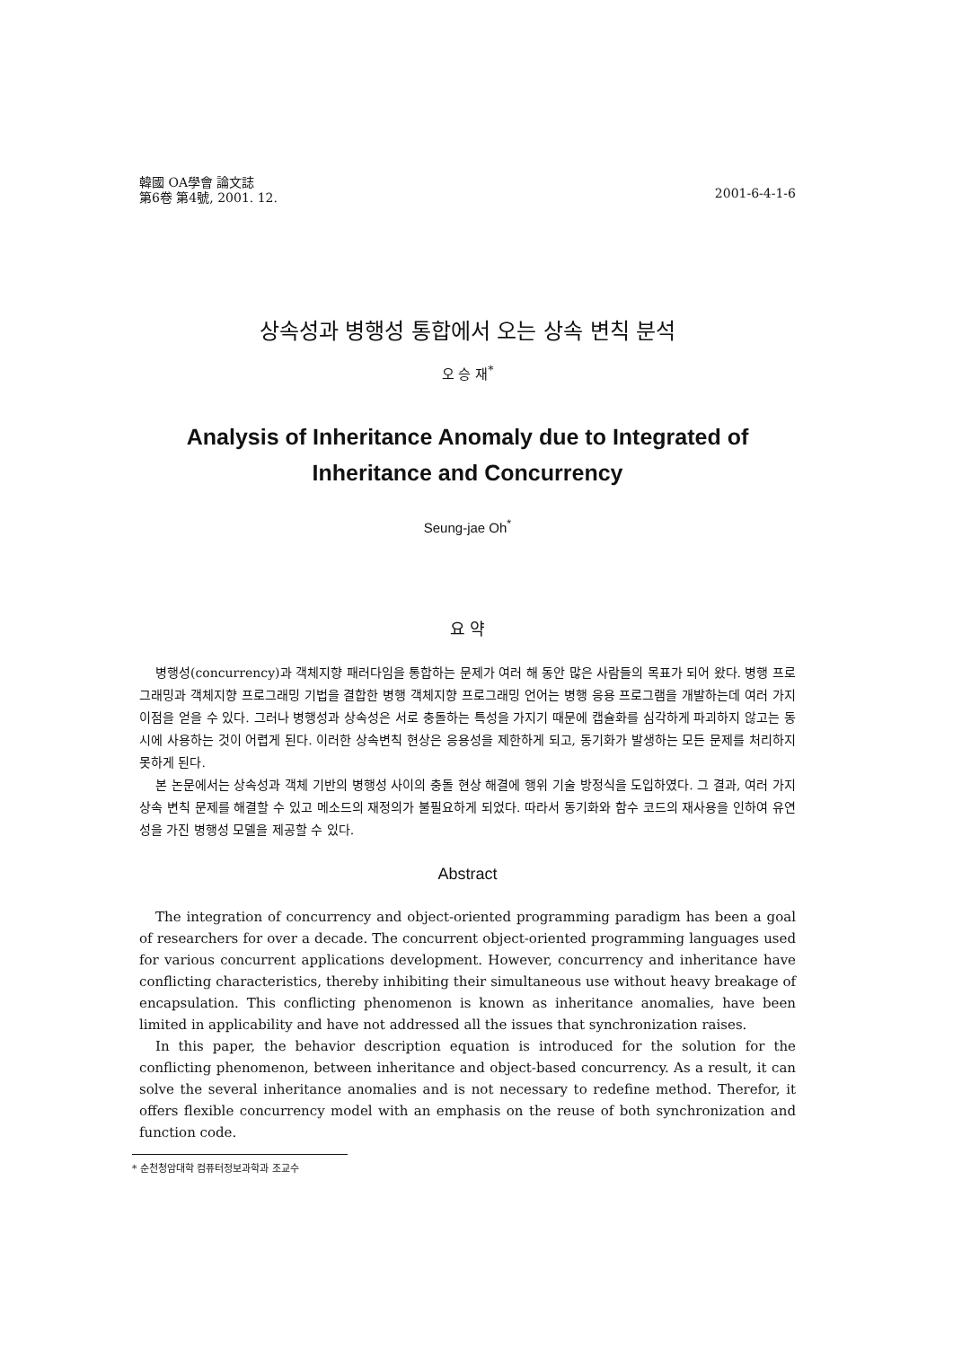韓國 OA學會 論文誌
第6卷 第4號, 2001. 12.
2001-6-4-1-6
상속성과 병행성 통합에서 오는 상속 변칙 분석
오 승 재<sup>*</sup>
Analysis of Inheritance Anomaly due to Integrated of
Inheritance and Concurrency
Seung-jae Oh<sup>*</sup>
요 약
병행성(concurrency)과 객체지향 패러다임을 통합하는 문제가 여러 해 동안 많은 사람들의 목표가 되어 왔다. 병행 프로그래밍과 객체지향 프로그래밍 기법을 결합한 병행 객체지향 프로그래밍 언어는 병행 응용 프로그램을 개발하는데 여러 가지 이점을 얻을 수 있다. 그러나 병행성과 상속성은 서로 충돌하는 특성을 가지기 때문에 캡슐화를 심각하게 파괴하지 않고는 동시에 사용하는 것이 어렵게 된다. 이러한 상속변칙 현상은 응용성을 제한하게 되고, 동기화가 발생하는 모든 문제를 처리하지 못하게 된다.
본 논문에서는 상속성과 객체 기반의 병행성 사이의 충돌 현상 해결에 행위 기술 방정식을 도입하였다. 그 결과, 여러 가지 상속 변칙 문제를 해결할 수 있고 메소드의 재정의가 불필요하게 되었다. 따라서 동기화와 함수 코드의 재사용을 인하여 유연성을 가진 병행성 모델을 제공할 수 있다.
Abstract
The integration of concurrency and object-oriented programming paradigm has been a goal of researchers for over a decade. The concurrent object-oriented programming languages used for various concurrent applications development. However, concurrency and inheritance have conflicting characteristics, thereby inhibiting their simultaneous use without heavy breakage of encapsulation. This conflicting phenomenon is known as inheritance anomalies, have been limited in applicability and have not addressed all the issues that synchronization raises.
In this paper, the behavior description equation is introduced for the solution for the conflicting phenomenon, between inheritance and object-based concurrency. As a result, it can solve the several inheritance anomalies and is not necessary to redefine method. Therefor, it offers flexible concurrency model with an emphasis on the reuse of both synchronization and function code.
* 순천청암대학 컴퓨터정보과학과 조교수